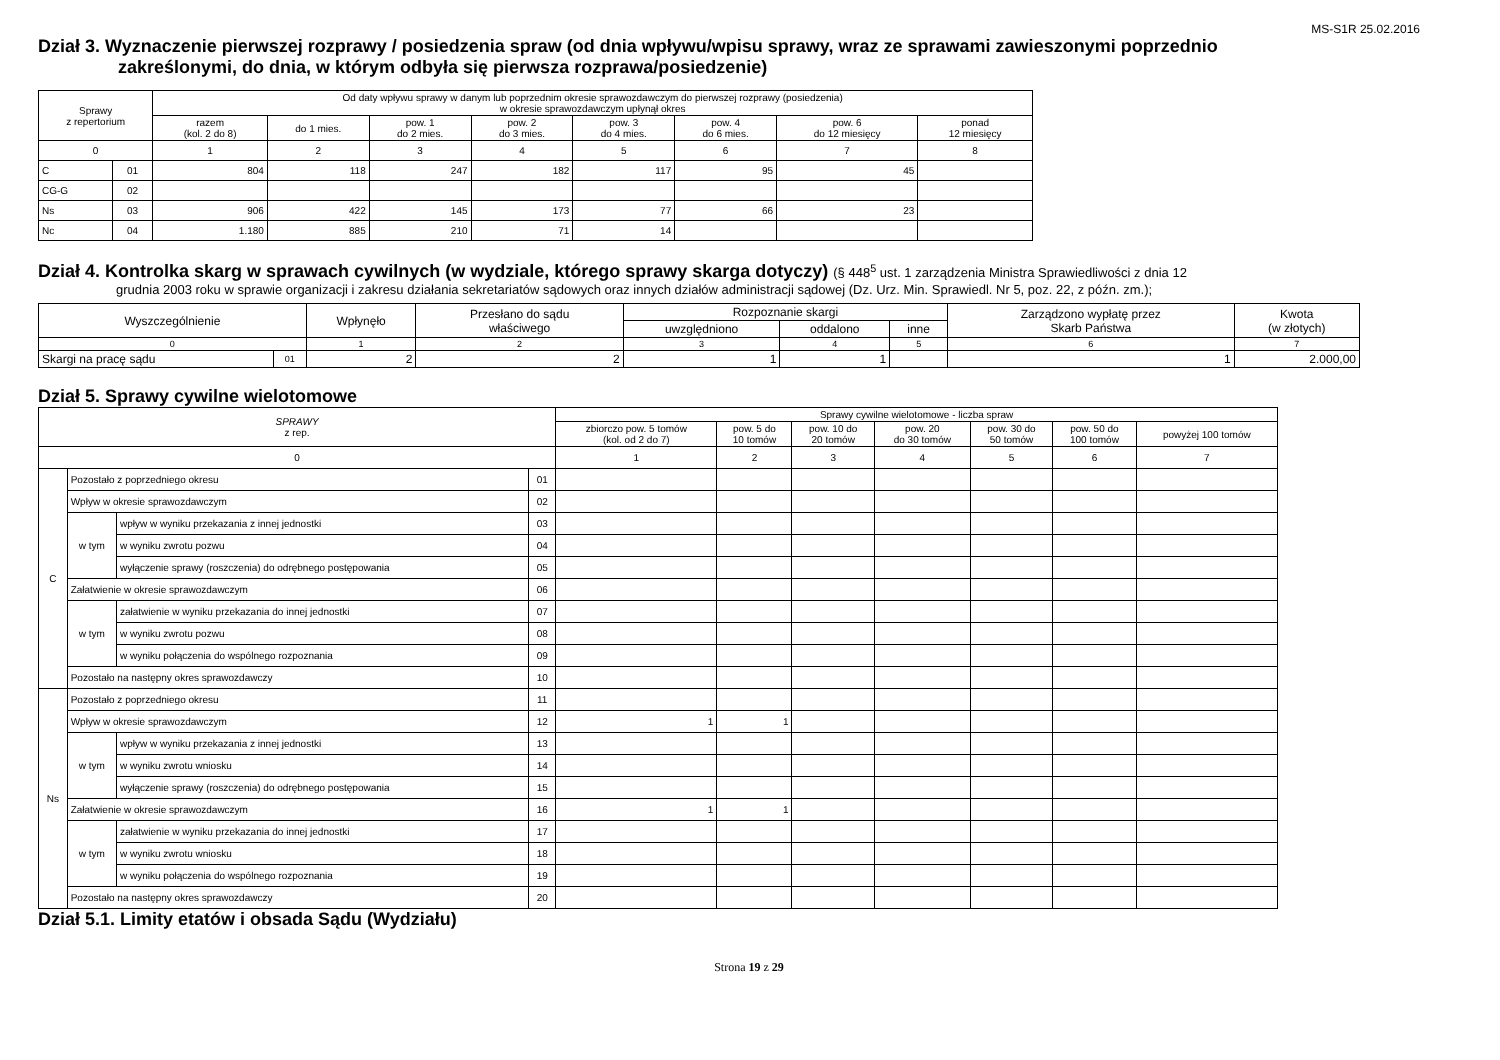MS-S1R 25.02.2016
Dział 3. Wyznaczenie pierwszej rozprawy / posiedzenia spraw (od dnia wpływu/wpisu sprawy, wraz ze sprawami zawieszonymi poprzednio
zakreślonymi, do dnia, w którym odbyła się pierwsza rozprawa/posiedzenie)
| Sprawy z repertorium | | Od daty wpływu sprawy w danym lub poprzednim okresie sprawozdawczym do pierwszej rozprawy (posiedzenia) w okresie sprawozdawczym upłynął okres | | | | | | | |
| --- | --- | --- | --- | --- | --- | --- | --- | --- | --- |
| | | razem (kol. 2 do 8) | do 1 mies. | pow. 1 do 2 mies. | pow. 2 do 3 mies. | pow. 3 do 4 mies. | pow. 4 do 6 mies. | pow. 6 do 12 miesięcy | ponad 12 miesięcy |
| 0 | | 1 | 2 | 3 | 4 | 5 | 6 | 7 | 8 |
| C | 01 | 804 | 118 | 247 | 182 | 117 | 95 | 45 | |
| CG-G | 02 | | | | | | | | |
| Ns | 03 | 906 | 422 | 145 | 173 | 77 | 66 | 23 | |
| Nc | 04 | 1.180 | 885 | 210 | 71 | 14 | | | |
Dział 4. Kontrolka skarg w sprawach cywilnych (w wydziale, którego sprawy skarga dotyczy) (§ 448<sup>5</sup> ust. 1 zarządzenia Ministra Sprawiedliwości z dnia 12
grudnia 2003 roku w sprawie organizacji i zakresu działania sekretariatów sądowych oraz innych działów administracji sądowej (Dz. Urz. Min. Sprawiedl. Nr 5, poz. 22, z późn. zm.);
| Wyszczególnienie | | Wpłynęło | Przesłano do sądu właściwego | Rozpoznanie skargi | | | Zarządzono wypłatę przez Skarb Państwa | Kwota (w złotych) |
| --- | --- | --- | --- | --- | --- | --- | --- | --- |
| | | | | uwzględniono | oddalono | inne | | |
| 0 | | 1 | 2 | 3 | 4 | 5 | 6 | 7 |
| Skargi na pracę sądu | 01 | 2 | 2 | 1 | 1 | | 1 | 2.000,00 |
Dział 5. Sprawy cywilne wielotomowe
| SPRAWY z rep. | | | | Sprawy cywilne wielotomowe - liczba spraw | | | | | | |
| --- | --- | --- | --- | --- | --- | --- | --- | --- | --- | --- |
| | | | | zbiorczo pow. 5 tomów (kol. od 2 do 7) | pow. 5 do 10 tomów | pow. 10 do 20 tomów | pow. 20 do 30 tomów | pow. 30 do 50 tomów | pow. 50 do 100 tomów | powyżej 100 tomów |
| 0 | | | | 1 | 2 | 3 | 4 | 5 | 6 | 7 |
| C | Pozostało z poprzedniego okresu | | 01 | | | | | | | |
| | Wpływ w okresie sprawozdawczym | | 02 | | | | | | | |
| | w tym | wpływ w wyniku przekazania z innej jednostki | 03 | | | | | | | |
| | | w wyniku zwrotu pozwu | 04 | | | | | | | |
| | | wyłączenie sprawy (roszczenia) do odrębnego postępowania | 05 | | | | | | | |
| | Załatwienie w okresie sprawozdawczym | | 06 | | | | | | | |
| | w tym | załatwienie w wyniku przekazania do innej jednostki | 07 | | | | | | | |
| | | w wyniku zwrotu pozwu | 08 | | | | | | | |
| | | w wyniku połączenia do wspólnego rozpoznania | 09 | | | | | | | |
| | Pozostało na następny okres sprawozdawczy | | 10 | | | | | | | |
| Ns | Pozostało z poprzedniego okresu | | 11 | | | | | | | |
| | Wpływ w okresie sprawozdawczym | | 12 | 1 | 1 | | | | | |
| | w tym | wpływ w wyniku przekazania z innej jednostki | 13 | | | | | | | |
| | | w wyniku zwrotu wniosku | 14 | | | | | | | |
| | | wyłączenie sprawy (roszczenia) do odrębnego postępowania | 15 | | | | | | | |
| | Załatwienie w okresie sprawozdawczym | | 16 | 1 | 1 | | | | | |
| | w tym | załatwienie w wyniku przekazania do innej jednostki | 17 | | | | | | | |
| | | w wyniku zwrotu wniosku | 18 | | | | | | | |
| | | w wyniku połączenia do wspólnego rozpoznania | 19 | | | | | | | |
| | Pozostało na następny okres sprawozdawczy | | 20 | | | | | | | |
Dział 5.1. Limity etatów i obsada Sądu (Wydziału)
Strona 19 z 29